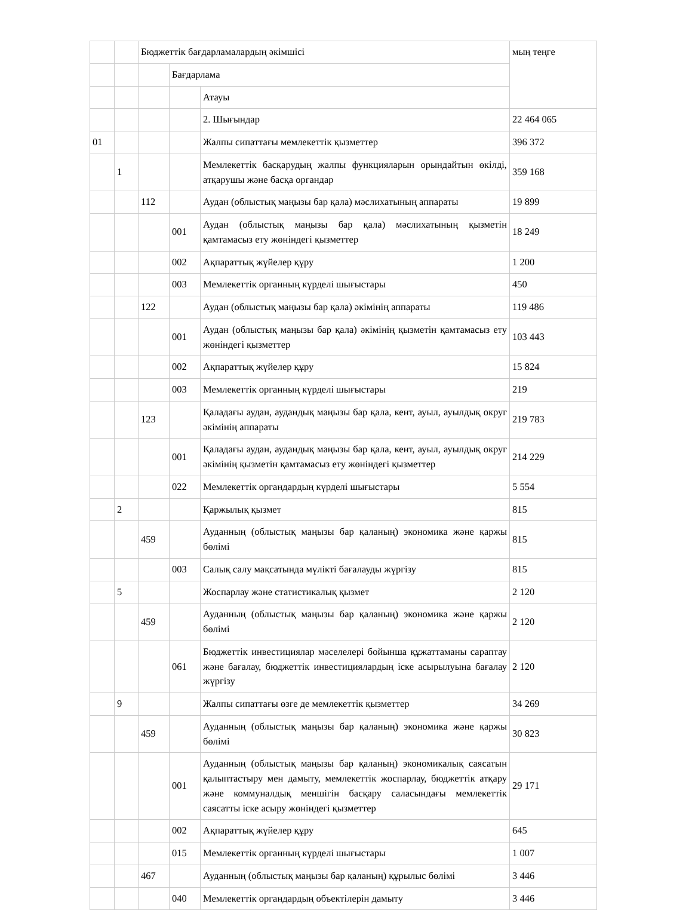| | | Бюджеттік бағдарламалардың әкімшісі | | | мың теңге |
| | | | Бағдарлама | | |
| | | | | Атауы | |
| | | | | 2. Шығындар | 22 464 065 |
| 01 | | | | Жалпы сипаттағы мемлекеттік қызметтер | 396 372 |
| | 1 | | | Мемлекеттік басқарудың жалпы функцияларын орындайтын өкілді, атқарушы және басқа органдар | 359 168 |
| | | 112 | | Аудан (облыстық маңызы бар қала) мәслихатының аппараты | 19 899 |
| | | | 001 | Аудан (облыстық маңызы бар қала) мәслихатының қызметін қамтамасыз ету жөніндегі қызметтер | 18 249 |
| | | | 002 | Ақпараттық жүйелер құру | 1 200 |
| | | | 003 | Мемлекеттік органның күрделі шығыстары | 450 |
| | | 122 | | Аудан (облыстық маңызы бар қала) әкімінің аппараты | 119 486 |
| | | | 001 | Аудан (облыстық маңызы бар қала) әкімінің қызметін қамтамасыз ету жөніндегі қызметтер | 103 443 |
| | | | 002 | Ақпараттық жүйелер құру | 15 824 |
| | | | 003 | Мемлекеттік органның күрделі шығыстары | 219 |
| | | 123 | | Қаладағы аудан, аудандық маңызы бар қала, кент, ауыл, ауылдық округ әкімінің аппараты | 219 783 |
| | | | 001 | Қаладағы аудан, аудандық маңызы бар қала, кент, ауыл, ауылдық округ әкімінің қызметін қамтамасыз ету жөніндегі қызметтер | 214 229 |
| | | | 022 | Мемлекеттік органдардың күрделі шығыстары | 5 554 |
| | 2 | | | Қаржылық қызмет | 815 |
| | | 459 | | Ауданның (облыстық маңызы бар қаланың) экономика және қаржы бөлімі | 815 |
| | | | 003 | Салық салу мақсатында мүлікті бағалауды жүргізу | 815 |
| | 5 | | | Жоспарлау және статистикалық қызмет | 2 120 |
| | | 459 | | Ауданның (облыстық маңызы бар қаланың) экономика және қаржы бөлімі | 2 120 |
| | | | 061 | Бюджеттік инвестициялар мәселелері бойынша құжаттаманы сараптау және бағалау, бюджеттік инвестициялардың іске асырылуына бағалау жүргізу | 2 120 |
| | 9 | | | Жалпы сипаттағы өзге де мемлекеттік қызметтер | 34 269 |
| | | 459 | | Ауданның (облыстық маңызы бар қаланың) экономика және қаржы бөлімі | 30 823 |
| | | | 001 | Ауданның (облыстық маңызы бар қаланың) экономикалық саясатын қалыптастыру мен дамыту, мемлекеттік жоспарлау, бюджеттік атқару және коммуналдық меншігін басқару саласындағы мемлекеттік саясатты іске асыру жөніндегі қызметтер | 29 171 |
| | | | 002 | Ақпараттық жүйелер құру | 645 |
| | | | 015 | Мемлекеттік органның күрделі шығыстары | 1 007 |
| | | 467 | | Ауданның (облыстық маңызы бар қаланың) құрылыс бөлімі | 3 446 |
| | | | 040 | Мемлекеттік органдардың объектілерін дамыту | 3 446 |